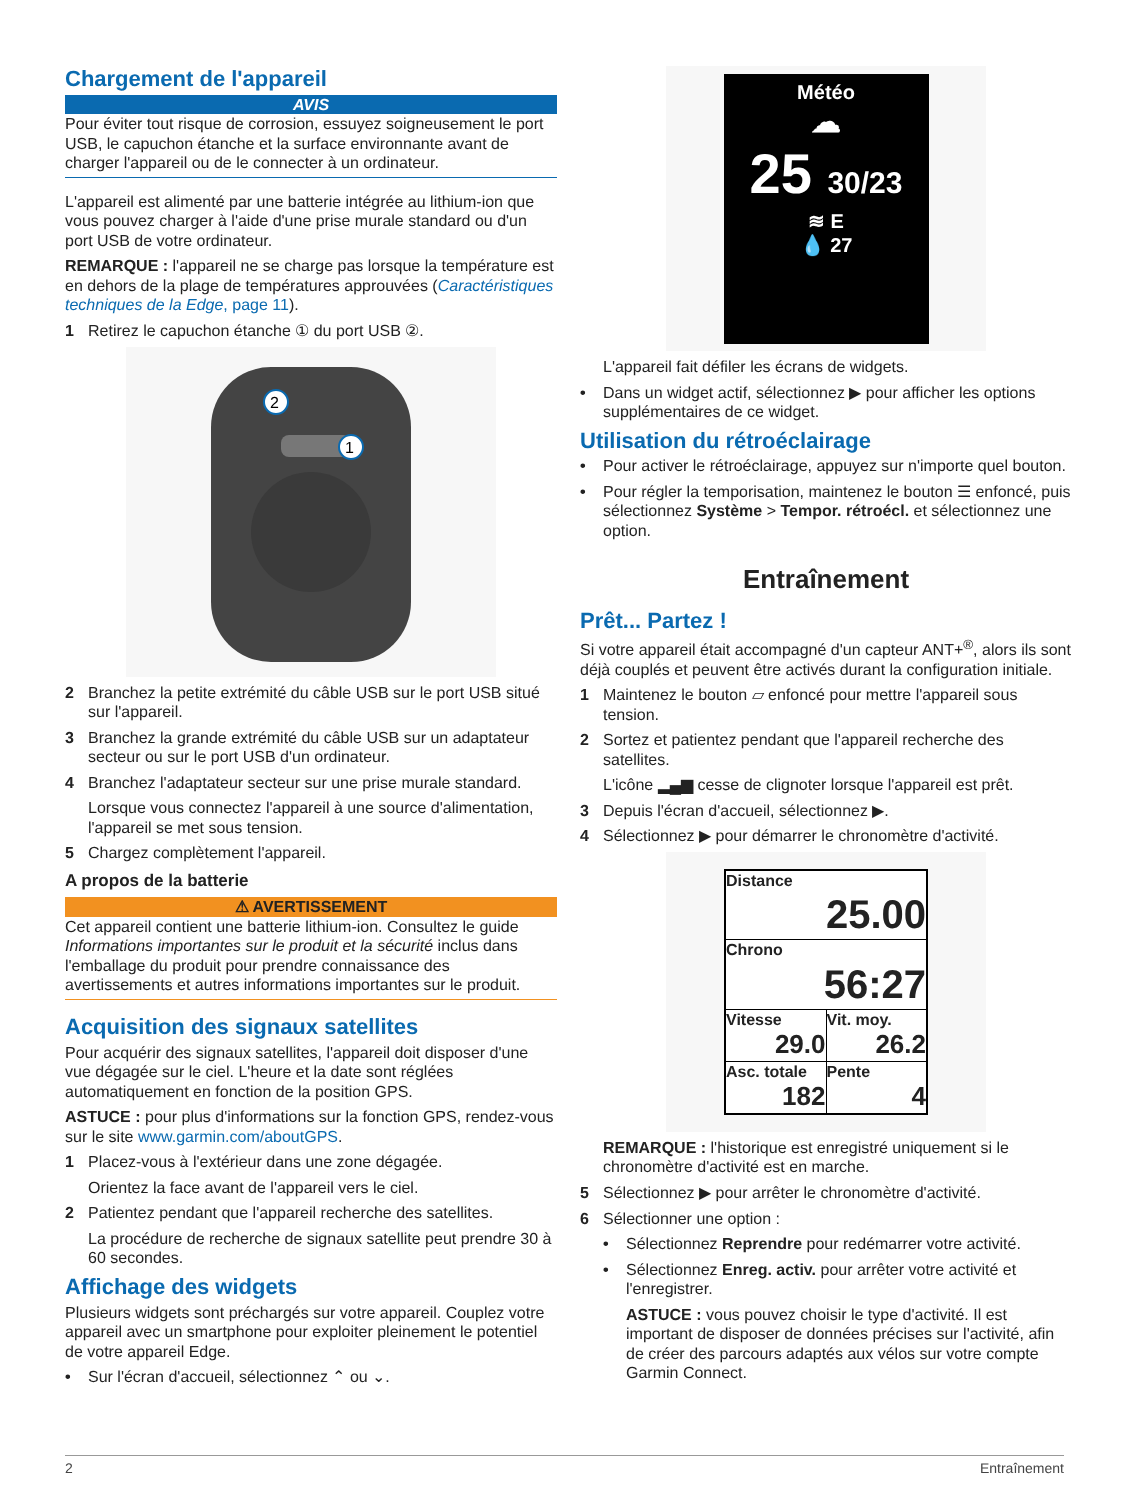Chargement de l'appareil
AVIS
Pour éviter tout risque de corrosion, essuyez soigneusement le port USB, le capuchon étanche et la surface environnante avant de charger l'appareil ou de le connecter à un ordinateur.
L'appareil est alimenté par une batterie intégrée au lithium-ion que vous pouvez charger à l'aide d'une prise murale standard ou d'un port USB de votre ordinateur.
REMARQUE : l'appareil ne se charge pas lorsque la température est en dehors de la plage de températures approuvées (Caractéristiques techniques de la Edge, page 11).
1 Retirez le capuchon étanche ① du port USB ②.
2
1
2 Branchez la petite extrémité du câble USB sur le port USB situé sur l'appareil.
3 Branchez la grande extrémité du câble USB sur un adaptateur secteur ou sur le port USB d'un ordinateur.
4 Branchez l'adaptateur secteur sur une prise murale standard.
Lorsque vous connectez l'appareil à une source d'alimentation, l'appareil se met sous tension.
5 Chargez complètement l'appareil.
A propos de la batterie
⚠ AVERTISSEMENT
Cet appareil contient une batterie lithium-ion. Consultez le guide Informations importantes sur le produit et la sécurité inclus dans l'emballage du produit pour prendre connaissance des avertissements et autres informations importantes sur le produit.
Acquisition des signaux satellites
Pour acquérir des signaux satellites, l'appareil doit disposer d'une vue dégagée sur le ciel. L'heure et la date sont réglées automatiquement en fonction de la position GPS.
ASTUCE : pour plus d'informations sur la fonction GPS, rendez-vous sur le site www.garmin.com/aboutGPS.
1 Placez-vous à l'extérieur dans une zone dégagée.
Orientez la face avant de l'appareil vers le ciel.
2 Patientez pendant que l'appareil recherche des satellites.
La procédure de recherche de signaux satellite peut prendre 30 à 60 secondes.
Affichage des widgets
Plusieurs widgets sont préchargés sur votre appareil. Couplez votre appareil avec un smartphone pour exploiter pleinement le potentiel de votre appareil Edge.
• Sur l'écran d'accueil, sélectionnez ⌃ ou ⌄.
Météo
☁
25 30/23
≋ E
💧 27
L'appareil fait défiler les écrans de widgets.
• Dans un widget actif, sélectionnez ▶ pour afficher les options supplémentaires de ce widget.
Utilisation du rétroéclairage
• Pour activer le rétroéclairage, appuyez sur n'importe quel bouton.
• Pour régler la temporisation, maintenez le bouton ☰ enfoncé, puis sélectionnez Système > Tempor. rétroécl. et sélectionnez une option.
Entraînement
Prêt... Partez !
Si votre appareil était accompagné d'un capteur ANT+<sup>®</sup>, alors ils sont déjà couplés et peuvent être activés durant la configuration initiale.
1 Maintenez le bouton ▱ enfoncé pour mettre l'appareil sous tension.
2 Sortez et patientez pendant que l'appareil recherche des satellites.
L'icône ▂▄▆ cesse de clignoter lorsque l'appareil est prêt.
3 Depuis l'écran d'accueil, sélectionnez ▶.
4 Sélectionnez ▶ pour démarrer le chronomètre d'activité.
Distance
25.00
Chrono
56:27
Vitesse
29.0
Vit. moy.
26.2
Asc. totale
182
Pente
4
REMARQUE : l'historique est enregistré uniquement si le chronomètre d'activité est en marche.
5 Sélectionnez ▶ pour arrêter le chronomètre d'activité.
6 Sélectionner une option :
• Sélectionnez Reprendre pour redémarrer votre activité.
• Sélectionnez Enreg. activ. pour arrêter votre activité et l'enregistrer.
ASTUCE : vous pouvez choisir le type d'activité. Il est important de disposer de données précises sur l'activité, afin de créer des parcours adaptés aux vélos sur votre compte Garmin Connect.
2 Entraînement